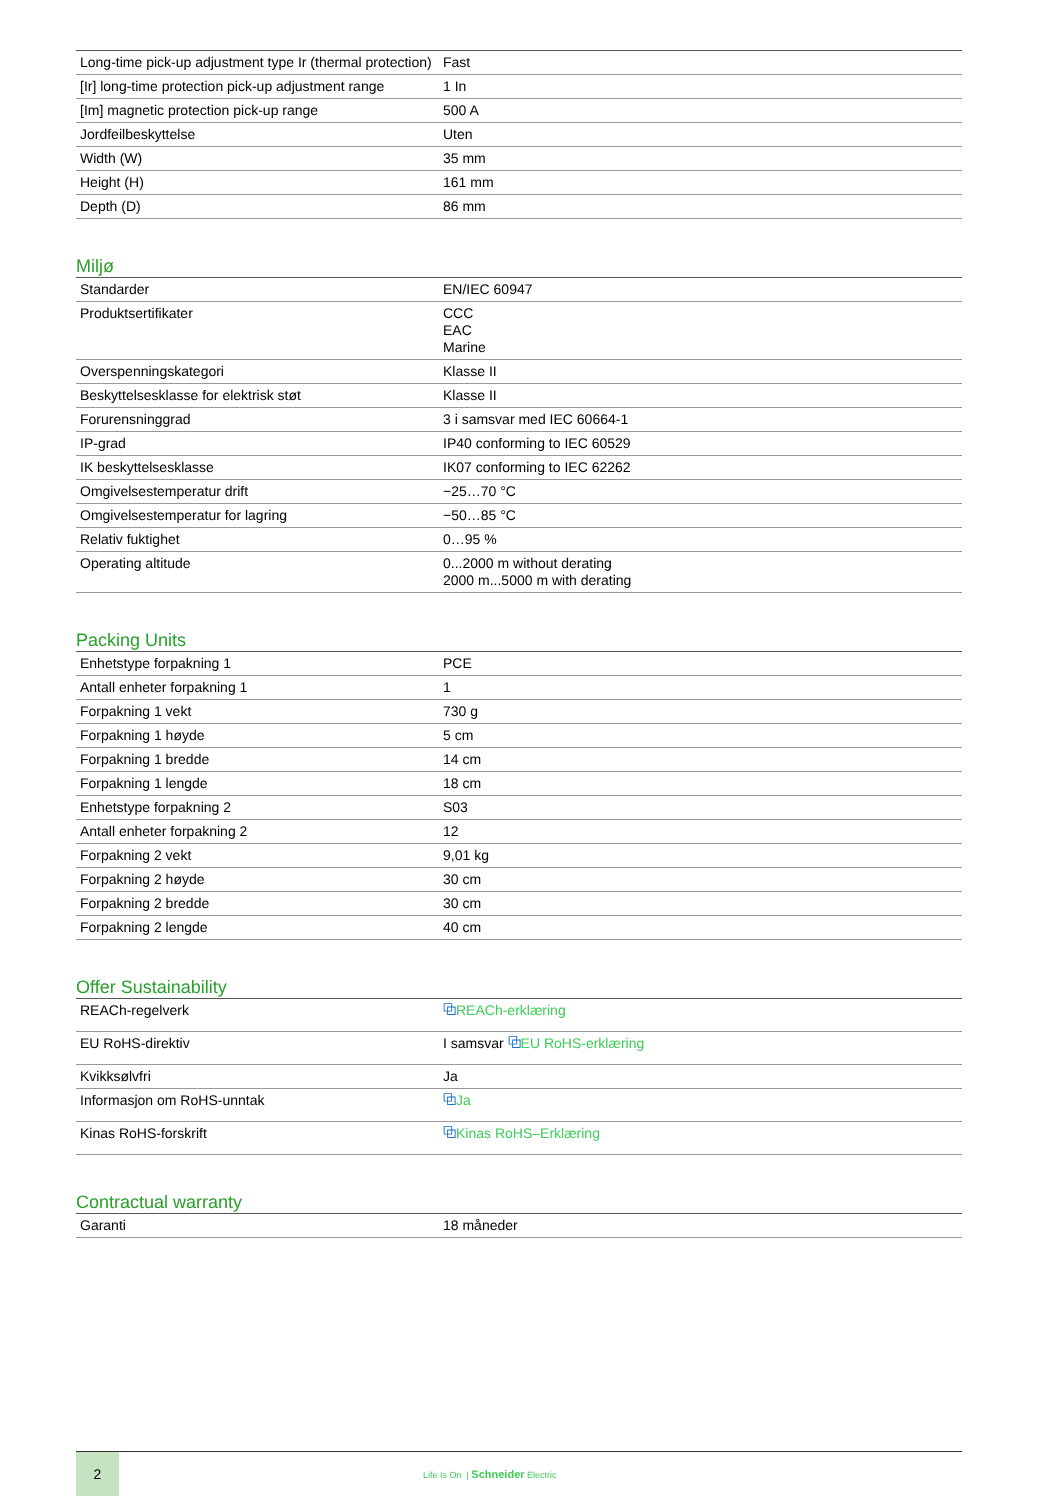| Long-time pick-up adjustment type Ir (thermal protection) | Fast |
| [Ir] long-time protection pick-up adjustment range | 1 In |
| [Im] magnetic protection pick-up range | 500 A |
| Jordfeilbeskyttelse | Uten |
| Width (W) | 35 mm |
| Height (H) | 161 mm |
| Depth (D) | 86 mm |
Miljø
| Standarder | EN/IEC 60947 |
| Produktsertifikater | CCC EAC Marine |
| Overspenningskategori | Klasse II |
| Beskyttelsesklasse for elektrisk støt | Klasse II |
| Forurensninggrad | 3 i samsvar med IEC 60664-1 |
| IP-grad | IP40 conforming to IEC 60529 |
| IK beskyttelsesklasse | IK07 conforming to IEC 62262 |
| Omgivelsestemperatur drift | −25…70 °C |
| Omgivelsestemperatur for lagring | −50…85 °C |
| Relativ fuktighet | 0…95 % |
| Operating altitude | 0...2000 m without derating 2000 m...5000 m with derating |
Packing Units
| Enhetstype forpakning 1 | PCE |
| Antall enheter forpakning 1 | 1 |
| Forpakning 1 vekt | 730 g |
| Forpakning 1 høyde | 5 cm |
| Forpakning 1 bredde | 14 cm |
| Forpakning 1 lengde | 18 cm |
| Enhetstype forpakning 2 | S03 |
| Antall enheter forpakning 2 | 12 |
| Forpakning 2 vekt | 9,01 kg |
| Forpakning 2 høyde | 30 cm |
| Forpakning 2 bredde | 30 cm |
| Forpakning 2 lengde | 40 cm |
Offer Sustainability
| REACh-regelverk | ⧉ REACh-erklæring |
| EU RoHS-direktiv | I samsvar ⧉ EU RoHS-erklæring |
| Kvikksølvfri | Ja |
| Informasjon om RoHS-unntak | ⧉ Ja |
| Kinas RoHS-forskrift | ⧉ Kinas RoHS–Erklæring |
Contractual warranty
| Garanti | 18 måneder |
2
Life Is On | Schneider Electric